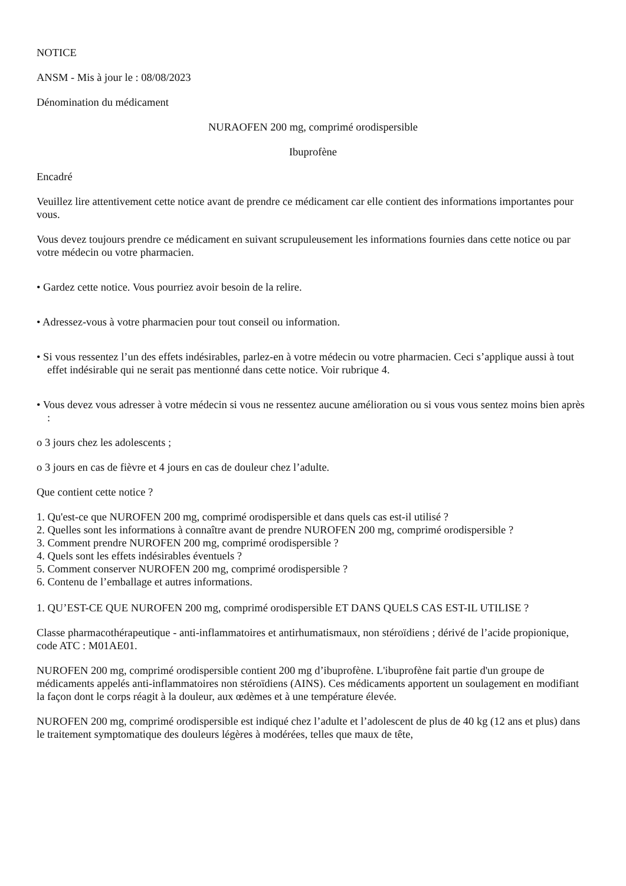NOTICE
ANSM - Mis à jour le : 08/08/2023
Dénomination du médicament
NURAOFEN 200 mg, comprimé orodispersible
Ibuprofène
Encadré
Veuillez lire attentivement cette notice avant de prendre ce médicament car elle contient des informations importantes pour vous.
Vous devez toujours prendre ce médicament en suivant scrupuleusement les informations fournies dans cette notice ou par votre médecin ou votre pharmacien.
• Gardez cette notice. Vous pourriez avoir besoin de la relire.
• Adressez-vous à votre pharmacien pour tout conseil ou information.
• Si vous ressentez l’un des effets indésirables, parlez-en à votre médecin ou votre pharmacien. Ceci s’applique aussi à tout effet indésirable qui ne serait pas mentionné dans cette notice. Voir rubrique 4.
• Vous devez vous adresser à votre médecin si vous ne ressentez aucune amélioration ou si vous vous sentez moins bien après :
o 3 jours chez les adolescents ;
o 3 jours en cas de fièvre et 4 jours en cas de douleur chez l’adulte.
Que contient cette notice ?
1. Qu'est-ce que NUROFEN 200 mg, comprimé orodispersible et dans quels cas est-il utilisé ?
2. Quelles sont les informations à connaître avant de prendre NUROFEN 200 mg, comprimé orodispersible ?
3. Comment prendre NUROFEN 200 mg, comprimé orodispersible ?
4. Quels sont les effets indésirables éventuels ?
5. Comment conserver NUROFEN 200 mg, comprimé orodispersible ?
6. Contenu de l’emballage et autres informations.
1. QU’EST-CE QUE NUROFEN 200 mg, comprimé orodispersible ET DANS QUELS CAS EST-IL UTILISE ?
Classe pharmacothérapeutique - anti-inflammatoires et antirhumatismaux, non stéroïdiens ; dérivé de l’acide propionique, code ATC : M01AE01.
NUROFEN 200 mg, comprimé orodispersible contient 200 mg d’ibuprofène. L'ibuprofène fait partie d'un groupe de médicaments appelés anti-inflammatoires non stéroïdiens (AINS). Ces médicaments apportent un soulagement en modifiant la façon dont le corps réagit à la douleur, aux œdèmes et à une température élevée.
NUROFEN 200 mg, comprimé orodispersible est indiqué chez l’adulte et l’adolescent de plus de 40 kg (12 ans et plus) dans le traitement symptomatique des douleurs légères à modérées, telles que maux de tête,